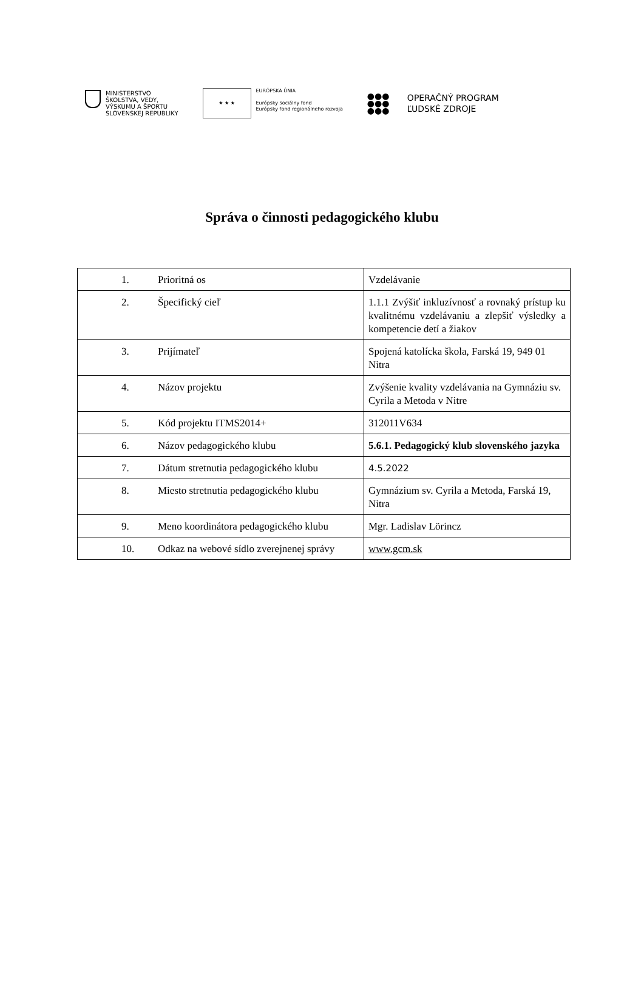MINISTERSTVO
ŠKOLSTVA, VEDY,
VÝSKUMU A ŠPORTU
SLOVENSKEJ REPUBLIKY
★ ★ ★
EURÓPSKA ÚNIA
Európsky sociálny fond
Európsky fond regionálneho rozvoja
●●●
●●●
●●●
OPERAČNÝ PROGRAM
ĽUDSKÉ ZDROJE
Správa o činnosti pedagogického klubu
| 1. Prioritná os | Vzdelávanie |
| 2. Špecifický cieľ | 1.1.1 Zvýšiť inkluzívnosť a rovnaký prístup ku kvalitnému vzdelávaniu a zlepšiť výsledky a kompetencie detí a žiakov |
| 3. Prijímateľ | Spojená katolícka škola, Farská 19, 949 01 Nitra |
| 4. Názov projektu | Zvýšenie kvality vzdelávania na Gymnáziu sv. Cyrila a Metoda v Nitre |
| 5. Kód projektu ITMS2014+ | 312011V634 |
| 6. Názov pedagogického klubu | 5.6.1. Pedagogický klub slovenského jazyka |
| 7. Dátum stretnutia pedagogického klubu | 4.5.2022 |
| 8. Miesto stretnutia pedagogického klubu | Gymnázium sv. Cyrila a Metoda, Farská 19, Nitra |
| 9. Meno koordinátora pedagogického klubu | Mgr. Ladislav Lörincz |
| 10. Odkaz na webové sídlo zverejnenej správy | www.gcm.sk |